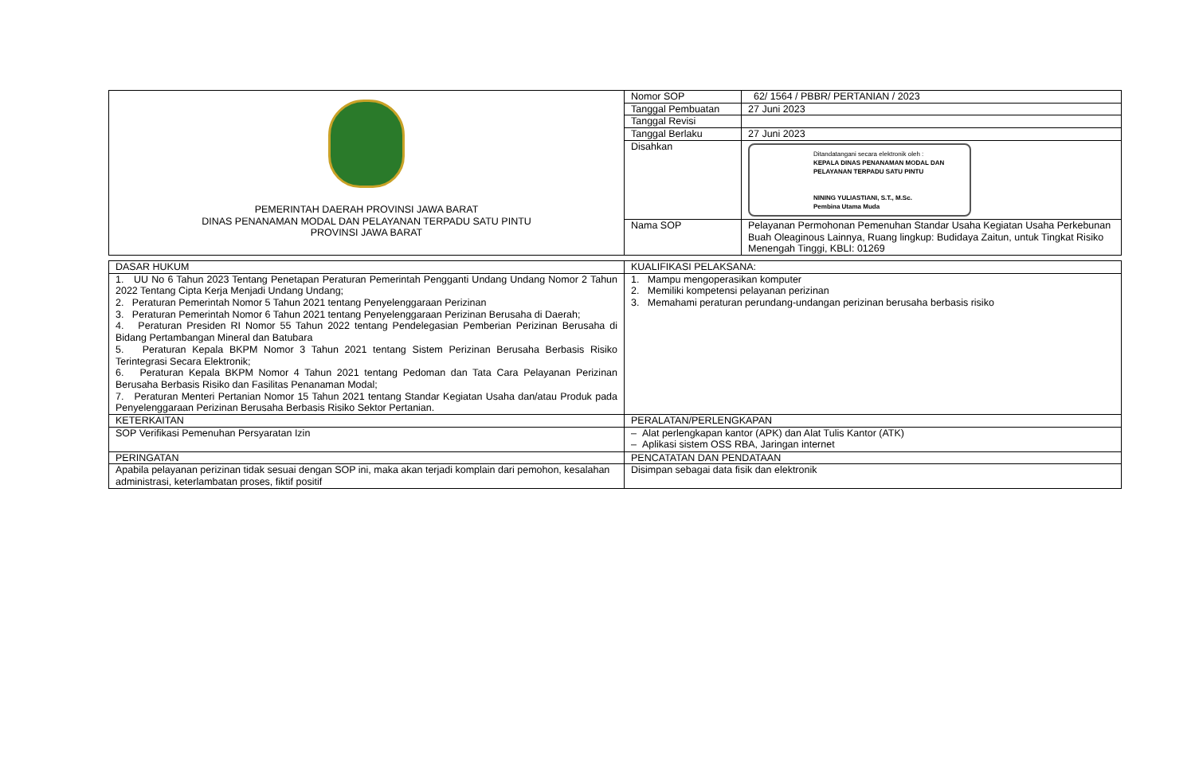| PEMERINTAH DAERAH PROVINSI JAWA BARAT DINAS PENANAMAN MODAL DAN PELAYANAN TERPADU SATU PINTU PROVINSI JAWA BARAT | Nomor SOP | 62/ 1564 / PBBR/ PERTANIAN / 2023 |
| | Tanggal Pembuatan | 27 Juni 2023 |
| | Tanggal Revisi | |
| | Tanggal Berlaku | 27 Juni 2023 |
| | Disahkan | Ditandatangani secara elektronik oleh : KEPALA DINAS PENANAMAN MODAL DAN PELAYANAN TERPADU SATU PINTU NINING YULIASTIANI, S.T., M.Sc. Pembina Utama Muda |
| | Nama SOP | Pelayanan Permohonan Pemenuhan Standar Usaha Kegiatan Usaha Perkebunan Buah Oleaginous Lainnya, Ruang lingkup: Budidaya Zaitun, untuk Tingkat Risiko Menengah Tinggi, KBLI: 01269 |
| DASAR HUKUM | KUALIFIKASI PELAKSANA: |
| 1. UU No 6 Tahun 2023 Tentang Penetapan Peraturan Pemerintah Pengganti Undang Undang Nomor 2 Tahun 2022 Tentang Cipta Kerja Menjadi Undang Undang; 2. Peraturan Pemerintah Nomor 5 Tahun 2021 tentang Penyelenggaraan Perizinan 3. Peraturan Pemerintah Nomor 6 Tahun 2021 tentang Penyelenggaraan Perizinan Berusaha di Daerah; 4. Peraturan Presiden RI Nomor 55 Tahun 2022 tentang Pendelegasian Pemberian Perizinan Berusaha di Bidang Pertambangan Mineral dan Batubara 5. Peraturan Kepala BKPM Nomor 3 Tahun 2021 tentang Sistem Perizinan Berusaha Berbasis Risiko Terintegrasi Secara Elektronik; 6. Peraturan Kepala BKPM Nomor 4 Tahun 2021 tentang Pedoman dan Tata Cara Pelayanan Perizinan Berusaha Berbasis Risiko dan Fasilitas Penanaman Modal; 7. Peraturan Menteri Pertanian Nomor 15 Tahun 2021 tentang Standar Kegiatan Usaha dan/atau Produk pada Penyelenggaraan Perizinan Berusaha Berbasis Risiko Sektor Pertanian. | 1. Mampu mengoperasikan komputer 2. Memiliki kompetensi pelayanan perizinan 3. Memahami peraturan perundang-undangan perizinan berusaha berbasis risiko |
| KETERKAITAN | PERALATAN/PERLENGKAPAN |
| SOP Verifikasi Pemenuhan Persyaratan Izin | – Alat perlengkapan kantor (APK) dan Alat Tulis Kantor (ATK) – Aplikasi sistem OSS RBA, Jaringan internet |
| PERINGATAN | PENCATATAN DAN PENDATAAN |
| Apabila pelayanan perizinan tidak sesuai dengan SOP ini, maka akan terjadi komplain dari pemohon, kesalahan administrasi, keterlambatan proses, fiktif positif | Disimpan sebagai data fisik dan elektronik |